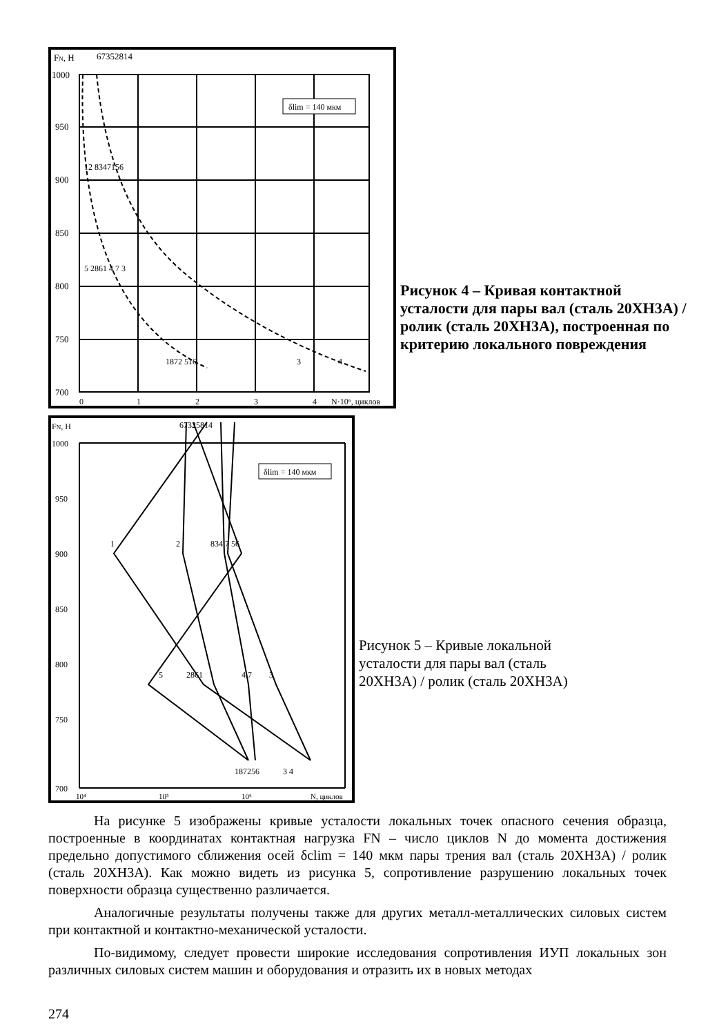FN, Н
67352814
1000
950
900
850
800
750
700
δlim = 140 мкм
12 8347156
5 2861 4 7 3
1872 516
3
4
0
1
2
3
4
N·10⁶, циклов
Рисунок 4 – Кривая контактной усталости для пары вал (сталь 20ХН3А) / ролик (сталь 20ХН3А), построенная по критерию локального повреждения
FN, Н
67325814
1000
950
900
850
800
750
700
δlim = 140 мкм
1
2
834 7 56
5
2861
4 7
3
187256
3 4
10⁴
10⁵
10⁶
N, циклов
Рисунок 5 – Кривые локальной усталости для пары вал (сталь 20ХН3А) / ролик (сталь 20ХН3А)
На рисунке 5 изображены кривые усталости локальных точек опасного сечения образца, построенные в координатах контактная нагрузка FN – число циклов N до момента достижения предельно допустимого сближения осей δclim = 140 мкм пары трения вал (сталь 20ХН3А) / ролик (сталь 20ХН3А). Как можно видеть из рисунка 5, сопротивление разрушению локальных точек поверхности образца существенно различается.
Аналогичные результаты получены также для других металл-металлических силовых систем при контактной и контактно-механической усталости.
По-видимому, следует провести широкие исследования сопротивления ИУП локальных зон различных силовых систем машин и оборудования и отразить их в новых методах
274